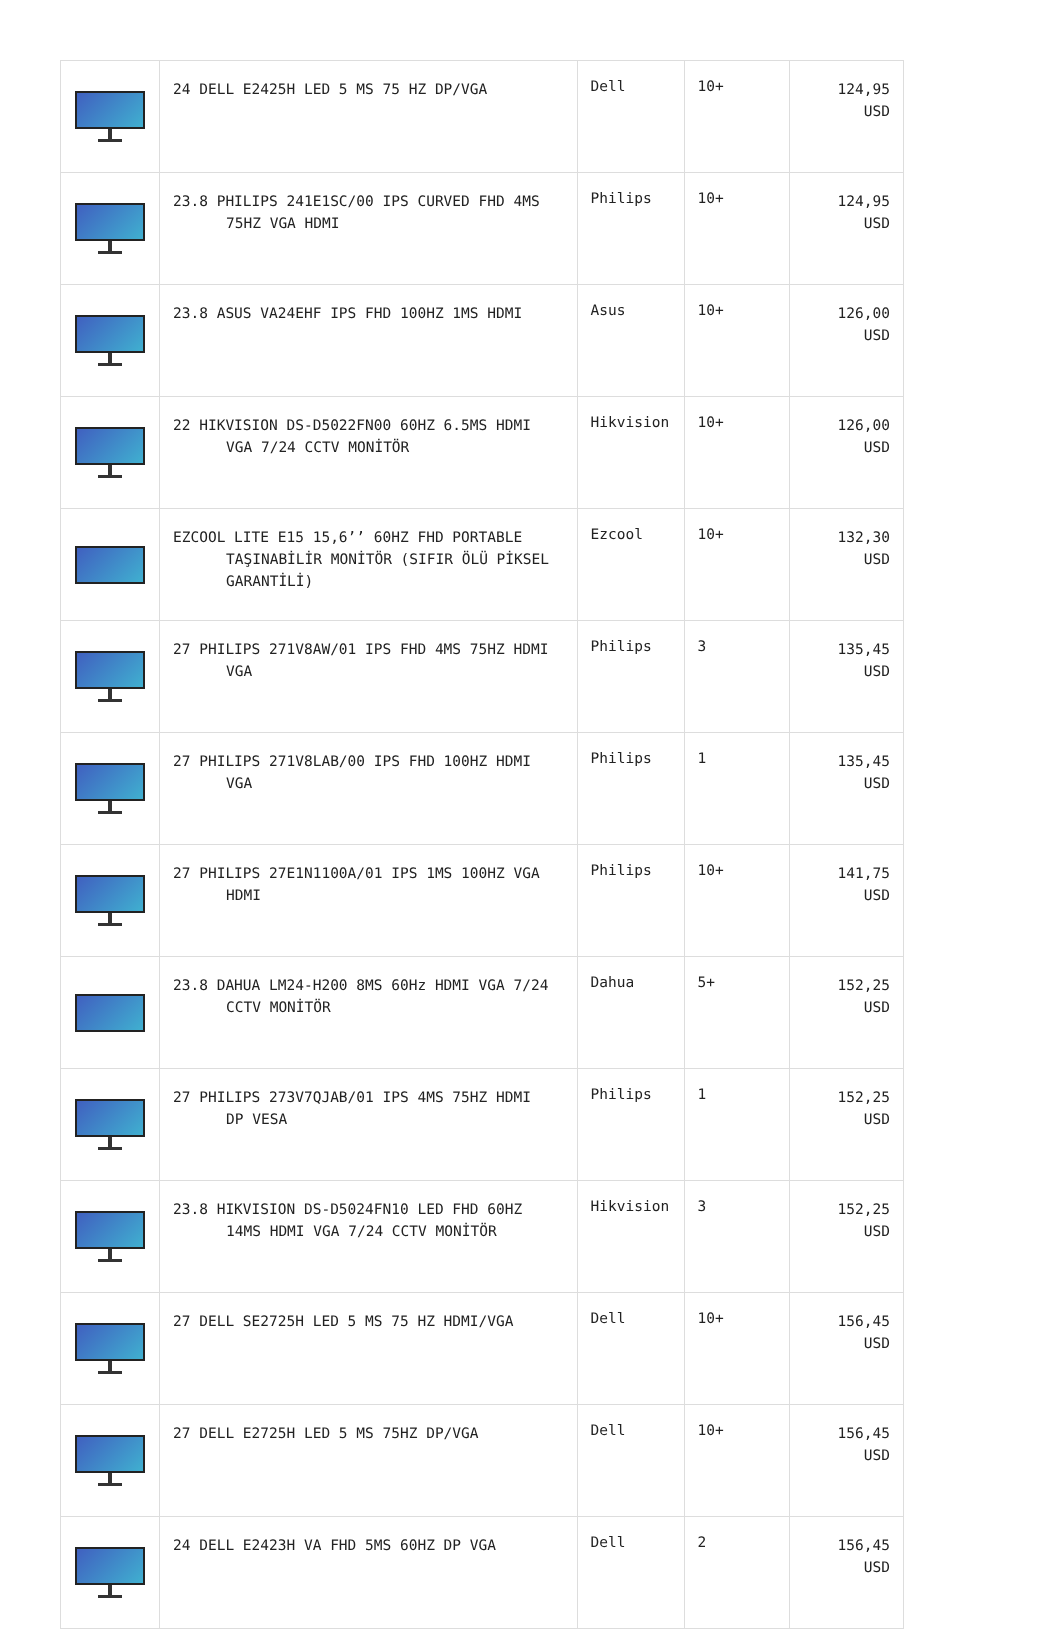| | 24 DELL E2425H LED 5 MS 75 HZ DP/VGA | Dell | 10+ | 124,95 USD |
| | 23.8 PHILIPS 241E1SC/00 IPS CURVED FHD 4MS 75HZ VGA HDMI | Philips | 10+ | 124,95 USD |
| | 23.8 ASUS VA24EHF IPS FHD 100HZ 1MS HDMI | Asus | 10+ | 126,00 USD |
| | 22 HIKVISION DS-D5022FN00 60HZ 6.5MS HDMI VGA 7/24 CCTV MONİTÖR | Hikvision | 10+ | 126,00 USD |
| | EZCOOL LITE E15 15,6’’ 60HZ FHD PORTABLE TAŞINABİLİR MONİTÖR (SIFIR ÖLÜ PİKSEL GARANTİLİ) | Ezcool | 10+ | 132,30 USD |
| | 27 PHILIPS 271V8AW/01 IPS FHD 4MS 75HZ HDMI VGA | Philips | 3 | 135,45 USD |
| | 27 PHILIPS 271V8LAB/00 IPS FHD 100HZ HDMI VGA | Philips | 1 | 135,45 USD |
| | 27 PHILIPS 27E1N1100A/01 IPS 1MS 100HZ VGA HDMI | Philips | 10+ | 141,75 USD |
| | 23.8 DAHUA LM24-H200 8MS 60Hz HDMI VGA 7/24 CCTV MONİTÖR | Dahua | 5+ | 152,25 USD |
| | 27 PHILIPS 273V7QJAB/01 IPS 4MS 75HZ HDMI DP VESA | Philips | 1 | 152,25 USD |
| | 23.8 HIKVISION DS-D5024FN10 LED FHD 60HZ 14MS HDMI VGA 7/24 CCTV MONİTÖR | Hikvision | 3 | 152,25 USD |
| | 27 DELL SE2725H LED 5 MS 75 HZ HDMI/VGA | Dell | 10+ | 156,45 USD |
| | 27 DELL E2725H LED 5 MS 75HZ DP/VGA | Dell | 10+ | 156,45 USD |
| | 24 DELL E2423H VA FHD 5MS 60HZ DP VGA | Dell | 2 | 156,45 USD |